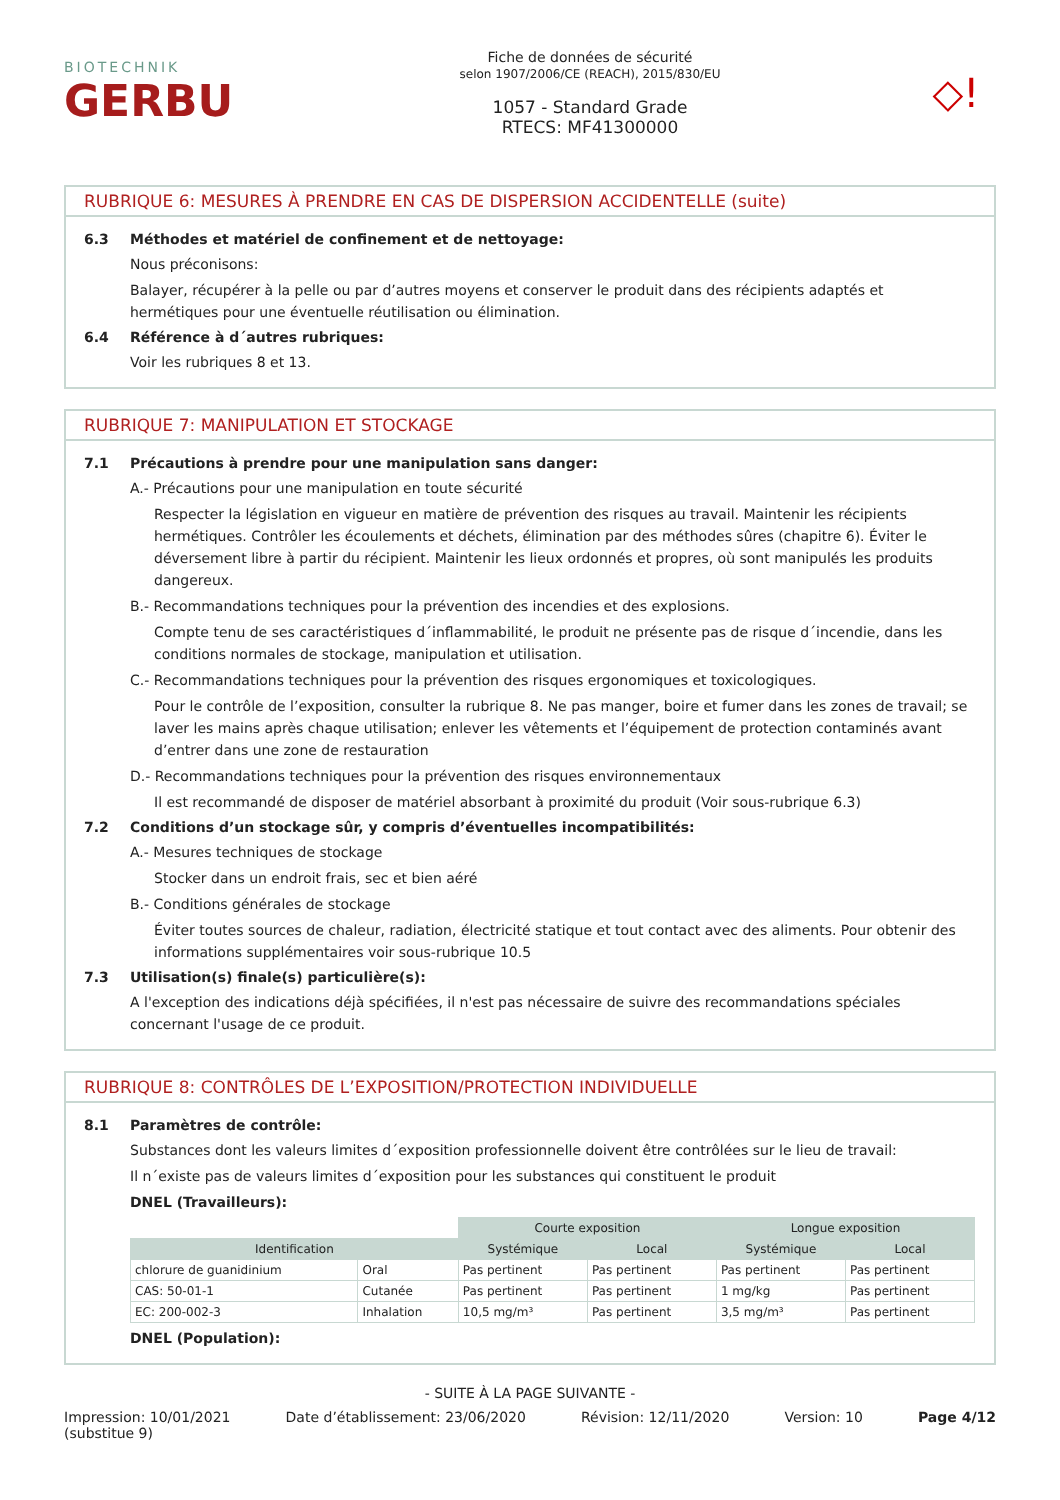BIOTECHNIK
GERBU
Fiche de données de sécurité
selon 1907/2006/CE (REACH), 2015/830/EU
1057 - Standard Grade
RTECS: MF41300000
◇!
RUBRIQUE 6: MESURES À PRENDRE EN CAS DE DISPERSION ACCIDENTELLE (suite)
6.3 Méthodes et matériel de confinement et de nettoyage:
Nous préconisons:
Balayer, récupérer à la pelle ou par d’autres moyens et conserver le produit dans des récipients adaptés et hermétiques pour une éventuelle réutilisation ou élimination.
6.4 Référence à d´autres rubriques:
Voir les rubriques 8 et 13.
RUBRIQUE 7: MANIPULATION ET STOCKAGE
7.1 Précautions à prendre pour une manipulation sans danger:
A.- Précautions pour une manipulation en toute sécurité
Respecter la législation en vigueur en matière de prévention des risques au travail. Maintenir les récipients hermétiques. Contrôler les écoulements et déchets, élimination par des méthodes sûres (chapitre 6). Éviter le déversement libre à partir du récipient. Maintenir les lieux ordonnés et propres, où sont manipulés les produits dangereux.
B.- Recommandations techniques pour la prévention des incendies et des explosions.
Compte tenu de ses caractéristiques d´inflammabilité, le produit ne présente pas de risque d´incendie, dans les conditions normales de stockage, manipulation et utilisation.
C.- Recommandations techniques pour la prévention des risques ergonomiques et toxicologiques.
Pour le contrôle de l’exposition, consulter la rubrique 8. Ne pas manger, boire et fumer dans les zones de travail; se laver les mains après chaque utilisation; enlever les vêtements et l’équipement de protection contaminés avant d’entrer dans une zone de restauration
D.- Recommandations techniques pour la prévention des risques environnementaux
Il est recommandé de disposer de matériel absorbant à proximité du produit (Voir sous-rubrique 6.3)
7.2 Conditions d’un stockage sûr, y compris d’éventuelles incompatibilités:
A.- Mesures techniques de stockage
Stocker dans un endroit frais, sec et bien aéré
B.- Conditions générales de stockage
Éviter toutes sources de chaleur, radiation, électricité statique et tout contact avec des aliments. Pour obtenir des informations supplémentaires voir sous-rubrique 10.5
7.3 Utilisation(s) finale(s) particulière(s):
A l'exception des indications déjà spécifiées, il n'est pas nécessaire de suivre des recommandations spéciales concernant l'usage de ce produit.
RUBRIQUE 8: CONTRÔLES DE L’EXPOSITION/PROTECTION INDIVIDUELLE
8.1 Paramètres de contrôle:
Substances dont les valeurs limites d´exposition professionnelle doivent être contrôlées sur le lieu de travail:
Il n´existe pas de valeurs limites d´exposition pour les substances qui constituent le produit
DNEL (Travailleurs):
| | | Courte exposition | | Longue exposition | |
| Identification | | Systémique | Local | Systémique | Local |
| chlorure de guanidinium | Oral | Pas pertinent | Pas pertinent | Pas pertinent | Pas pertinent |
| CAS: 50-01-1 | Cutanée | Pas pertinent | Pas pertinent | 1 mg/kg | Pas pertinent |
| EC: 200-002-3 | Inhalation | 10,5 mg/m³ | Pas pertinent | 3,5 mg/m³ | Pas pertinent |
DNEL (Population):
- SUITE À LA PAGE SUIVANTE -
Impression: 10/01/2021
(substitue 9) Date d’établissement: 23/06/2020 Révision: 12/11/2020 Version: 10 Page 4/12